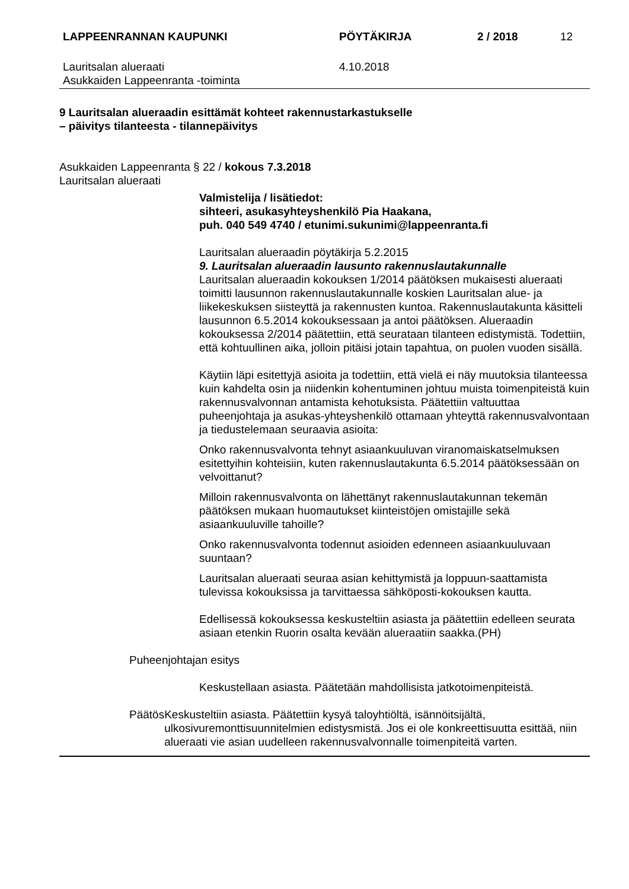LAPPEENRANNAN KAUPUNKI PÖYTÄKIRJA 2 / 2018 12
Lauritsalan alueraati
Asukkaiden Lappeenranta -toiminta
4.10.2018
9 Lauritsalan alueraadin esittämät kohteet rakennustarkastukselle
– päivitys tilanteesta - tilannepäivitys
Asukkaiden Lappeenranta § 22 / kokous 7.3.2018
Lauritsalan alueraati
Valmistelija / lisätiedot:
sihteeri, asukasyhteyshenkilö Pia Haakana,
puh. 040 549 4740 / etunimi.sukunimi@lappeenranta.fi
Lauritsalan alueraadin pöytäkirja 5.2.2015
9. Lauritsalan alueraadin lausunto rakennuslautakunnalle
Lauritsalan alueraadin kokouksen 1/2014 päätöksen mukaisesti alueraati toimitti lausunnon rakennuslautakunnalle koskien Lauritsalan alue- ja liikekeskuksen siisteyttä ja rakennusten kuntoa. Rakennuslautakunta käsitteli lausunnon 6.5.2014 kokouksessaan ja antoi päätöksen. Alueraadin kokouksessa 2/2014 päätettiin, että seurataan tilanteen edistymistä. Todettiin, että kohtuullinen aika, jolloin pitäisi jotain tapahtua, on puolen vuoden sisällä.
Käytiin läpi esitettyjä asioita ja todettiin, että vielä ei näy muutoksia tilanteessa kuin kahdelta osin ja niidenkin kohentuminen johtuu muista toimenpiteistä kuin rakennusvalvonnan antamista kehotuksista. Päätettiin valtuuttaa puheenjohtaja ja asukas-yhteyshenkilö ottamaan yhteyttä rakennusvalvontaan ja tiedustelemaan seuraavia asioita:
Onko rakennusvalvonta tehnyt asiaankuuluvan viranomaiskatselmuksen esitettyihin kohteisiin, kuten rakennuslautakunta 6.5.2014 päätöksessään on velvoittanut?
Milloin rakennusvalvonta on lähettänyt rakennuslautakunnan tekemän päätöksen mukaan huomautukset kiinteistöjen omistajille sekä asiaankuuluville tahoille?
Onko rakennusvalvonta todennut asioiden edenneen asiaankuuluvaan suuntaan?
Lauritsalan alueraati seuraa asian kehittymistä ja loppuun-saattamista tulevissa kokouksissa ja tarvittaessa sähköposti-kokouksen kautta.
Edellisessä kokouksessa keskusteltiin asiasta ja päätettiin edelleen seurata asiaan etenkin Ruorin osalta kevään alueraatiin saakka.(PH)
Puheenjohtajan esitys
Keskustellaan asiasta. Päätetään mahdollisista jatkotoimenpiteistä.
Päätös Keskusteltiin asiasta. Päätettiin kysyä taloyhtiöltä, isännöitsijältä, ulkosivuremonttisuunnitelmien edistysmistä. Jos ei ole konkreettisuutta esittää, niin alueraati vie asian uudelleen rakennusvalvonnalle toimenpiteitä varten.